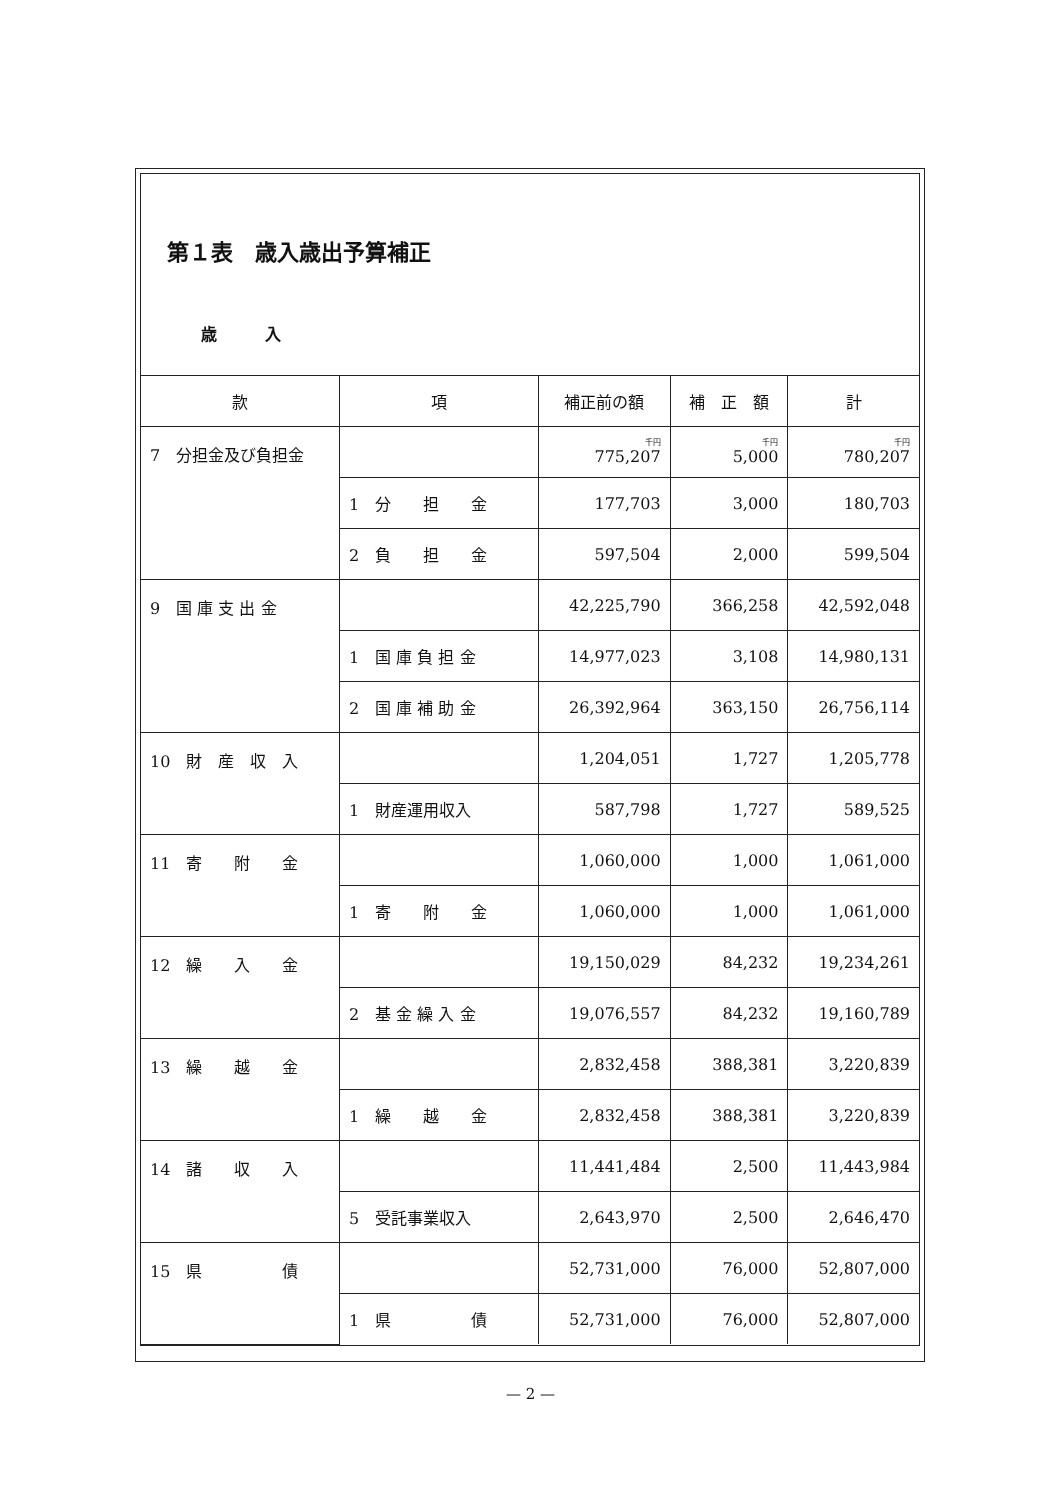第１表　歳入歳出予算補正
歳　　　入
| 款 | 項 | 補正前の額 | 補 正 額 | 計 |
| --- | --- | --- | --- | --- |
| 7 分担金及び負担金 | | 千円 775,207 | 千円 5,000 | 千円 780,207 |
| | 1 分 担 金 | 177,703 | 3,000 | 180,703 |
| | 2 負 担 金 | 597,504 | 2,000 | 599,504 |
| 9 国 庫 支 出 金 | | 42,225,790 | 366,258 | 42,592,048 |
| | 1 国 庫 負 担 金 | 14,977,023 | 3,108 | 14,980,131 |
| | 2 国 庫 補 助 金 | 26,392,964 | 363,150 | 26,756,114 |
| 10 財 産 収 入 | | 1,204,051 | 1,727 | 1,205,778 |
| | 1 財産運用収入 | 587,798 | 1,727 | 589,525 |
| 11 寄 附 金 | | 1,060,000 | 1,000 | 1,061,000 |
| | 1 寄 附 金 | 1,060,000 | 1,000 | 1,061,000 |
| 12 繰 入 金 | | 19,150,029 | 84,232 | 19,234,261 |
| | 2 基 金 繰 入 金 | 19,076,557 | 84,232 | 19,160,789 |
| 13 繰 越 金 | | 2,832,458 | 388,381 | 3,220,839 |
| | 1 繰 越 金 | 2,832,458 | 388,381 | 3,220,839 |
| 14 諸 収 入 | | 11,441,484 | 2,500 | 11,443,984 |
| | 5 受託事業収入 | 2,643,970 | 2,500 | 2,646,470 |
| 15 県 債 | | 52,731,000 | 76,000 | 52,807,000 |
| | 1 県 債 | 52,731,000 | 76,000 | 52,807,000 |
— 2 —